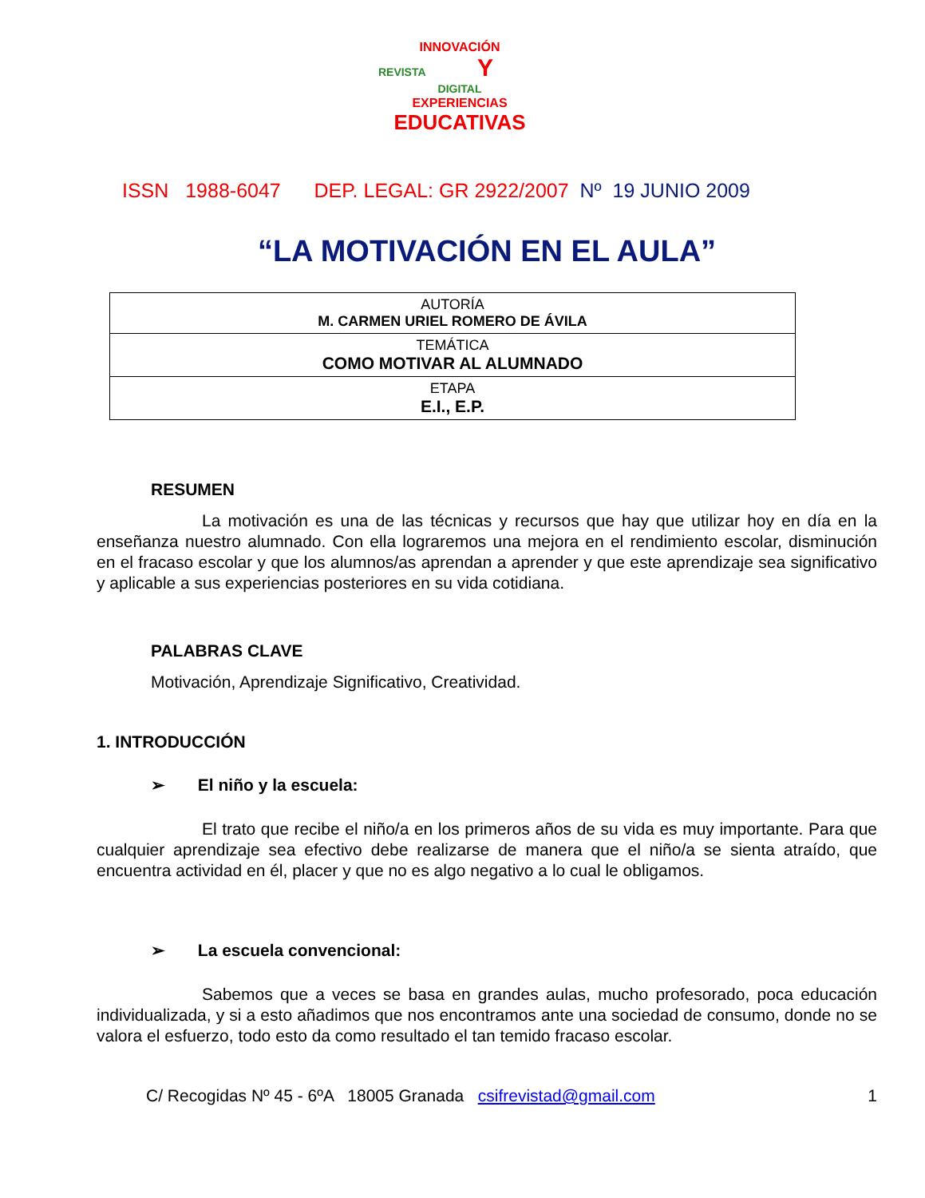INNOVACIÓN
REVISTA Y DIGITAL
EXPERIENCIAS
EDUCATIVAS
ISSN 1988-6047 DEP. LEGAL: GR 2922/2007 Nº 19 JUNIO 2009
“LA MOTIVACIÓN EN EL AULA”
| AUTORÍA M. CARMEN URIEL ROMERO DE ÁVILA |
| TEMÁTICA COMO MOTIVAR AL ALUMNADO |
| ETAPA E.I., E.P. |
RESUMEN
La motivación es una de las técnicas y recursos que hay que utilizar hoy en día en la enseñanza nuestro alumnado. Con ella lograremos una mejora en el rendimiento escolar, disminución en el fracaso escolar y que los alumnos/as aprendan a aprender y que este aprendizaje sea significativo y aplicable a sus experiencias posteriores en su vida cotidiana.
PALABRAS CLAVE
Motivación, Aprendizaje Significativo, Creatividad.
1. INTRODUCCIÓN
➢ El niño y la escuela:
El trato que recibe el niño/a en los primeros años de su vida es muy importante. Para que cualquier aprendizaje sea efectivo debe realizarse de manera que el niño/a se sienta atraído, que encuentra actividad en él, placer y que no es algo negativo a lo cual le obligamos.
➢ La escuela convencional:
Sabemos que a veces se basa en grandes aulas, mucho profesorado, poca educación individualizada, y si a esto añadimos que nos encontramos ante una sociedad de consumo, donde no se valora el esfuerzo, todo esto da como resultado el tan temido fracaso escolar.
C/ Recogidas Nº 45 - 6ºA 18005 Granada csifrevistad@gmail.com 1